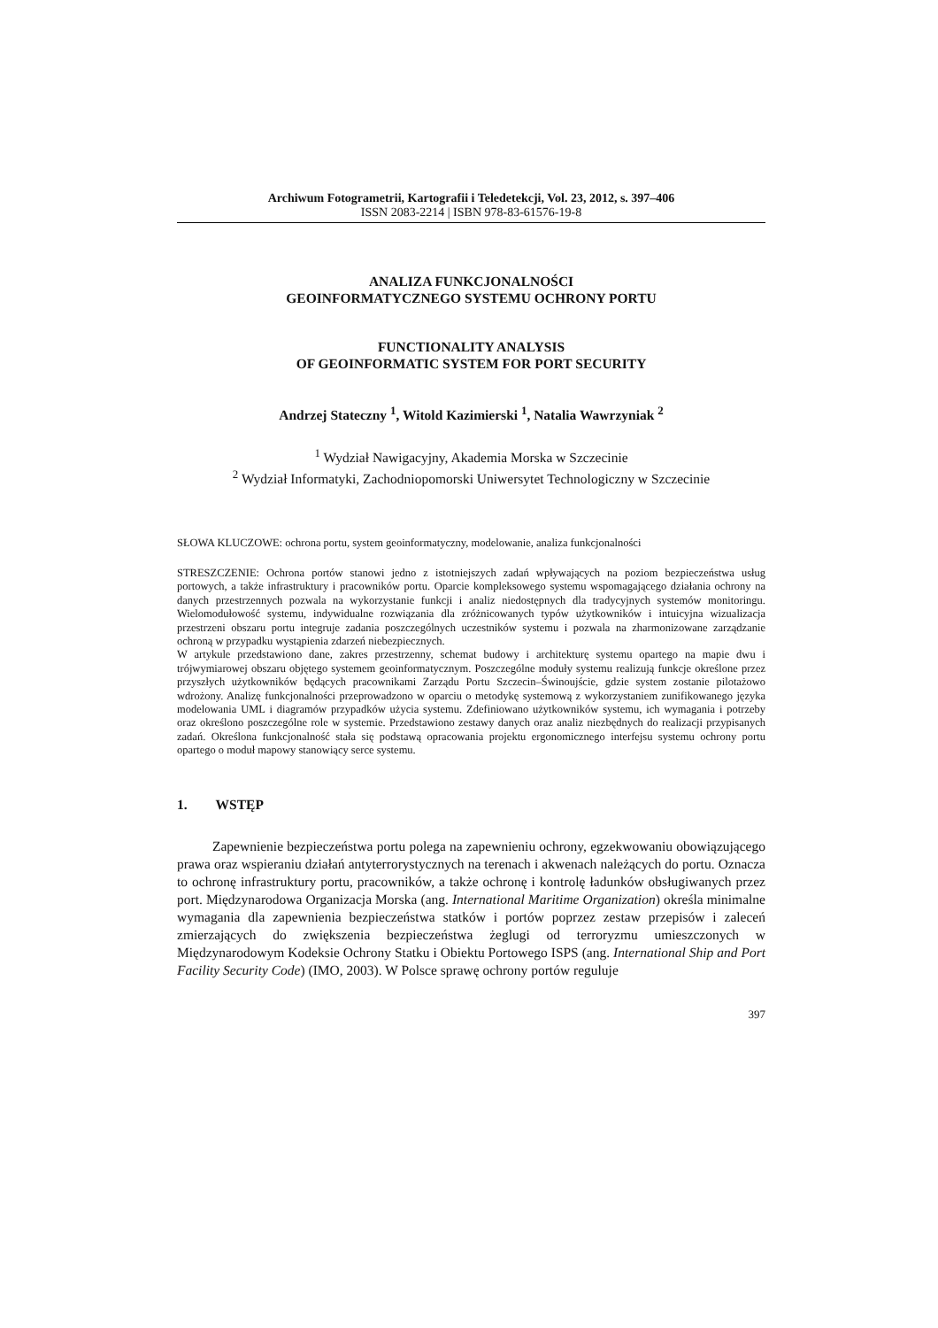Archiwum Fotogrametrii, Kartografii i Teledetekcji, Vol. 23, 2012, s. 397–406
ISSN 2083-2214 | ISBN 978-83-61576-19-8
ANALIZA FUNKCJONALNOŚCI
GEOINFORMATYCZNEGO SYSTEMU OCHRONY PORTU
FUNCTIONALITY ANALYSIS
OF GEOINFORMATIC SYSTEM FOR PORT SECURITY
Andrzej Stateczny <sup>1</sup>, Witold Kazimierski <sup>1</sup>, Natalia Wawrzyniak <sup>2</sup>
<sup>1</sup> Wydział Nawigacyjny, Akademia Morska w Szczecinie
<sup>2</sup> Wydział Informatyki, Zachodniopomorski Uniwersytet Technologiczny w Szczecinie
SŁOWA KLUCZOWE: ochrona portu, system geoinformatyczny, modelowanie, analiza funkcjonalności
STRESZCZENIE: Ochrona portów stanowi jedno z istotniejszych zadań wpływających na poziom bezpieczeństwa usług portowych, a także infrastruktury i pracowników portu. Oparcie kompleksowego systemu wspomagającego działania ochrony na danych przestrzennych pozwala na wykorzystanie funkcji i analiz niedostępnych dla tradycyjnych systemów monitoringu. Wielomodułowość systemu, indywidualne rozwiązania dla zróżnicowanych typów użytkowników i intuicyjna wizualizacja przestrzeni obszaru portu integruje zadania poszczególnych uczestników systemu i pozwala na zharmonizowane zarządzanie ochroną w przypadku wystąpienia zdarzeń niebezpiecznych.
W artykule przedstawiono dane, zakres przestrzenny, schemat budowy i architekturę systemu opartego na mapie dwu i trójwymiarowej obszaru objętego systemem geoinformatycznym. Poszczególne moduły systemu realizują funkcje określone przez przyszłych użytkowników będących pracownikami Zarządu Portu Szczecin–Świnoujście, gdzie system zostanie pilotażowo wdrożony. Analizę funkcjonalności przeprowadzono w oparciu o metodykę systemową z wykorzystaniem zunifikowanego języka modelowania UML i diagramów przypadków użycia systemu. Zdefiniowano użytkowników systemu, ich wymagania i potrzeby oraz określono poszczególne role w systemie. Przedstawiono zestawy danych oraz analiz niezbędnych do realizacji przypisanych zadań. Określona funkcjonalność stała się podstawą opracowania projektu ergonomicznego interfejsu systemu ochrony portu opartego o moduł mapowy stanowiący serce systemu.
1. WSTĘP
Zapewnienie bezpieczeństwa portu polega na zapewnieniu ochrony, egzekwowaniu obowiązującego prawa oraz wspieraniu działań antyterrorystycznych na terenach i akwenach należących do portu. Oznacza to ochronę infrastruktury portu, pracowników, a także ochronę i kontrolę ładunków obsługiwanych przez port. Międzynarodowa Organizacja Morska (ang. International Maritime Organization) określa minimalne wymagania dla zapewnienia bezpieczeństwa statków i portów poprzez zestaw przepisów i zaleceń zmierzających do zwiększenia bezpieczeństwa żeglugi od terroryzmu umieszczonych w Międzynarodowym Kodeksie Ochrony Statku i Obiektu Portowego ISPS (ang. International Ship and Port Facility Security Code) (IMO, 2003). W Polsce sprawę ochrony portów reguluje
397